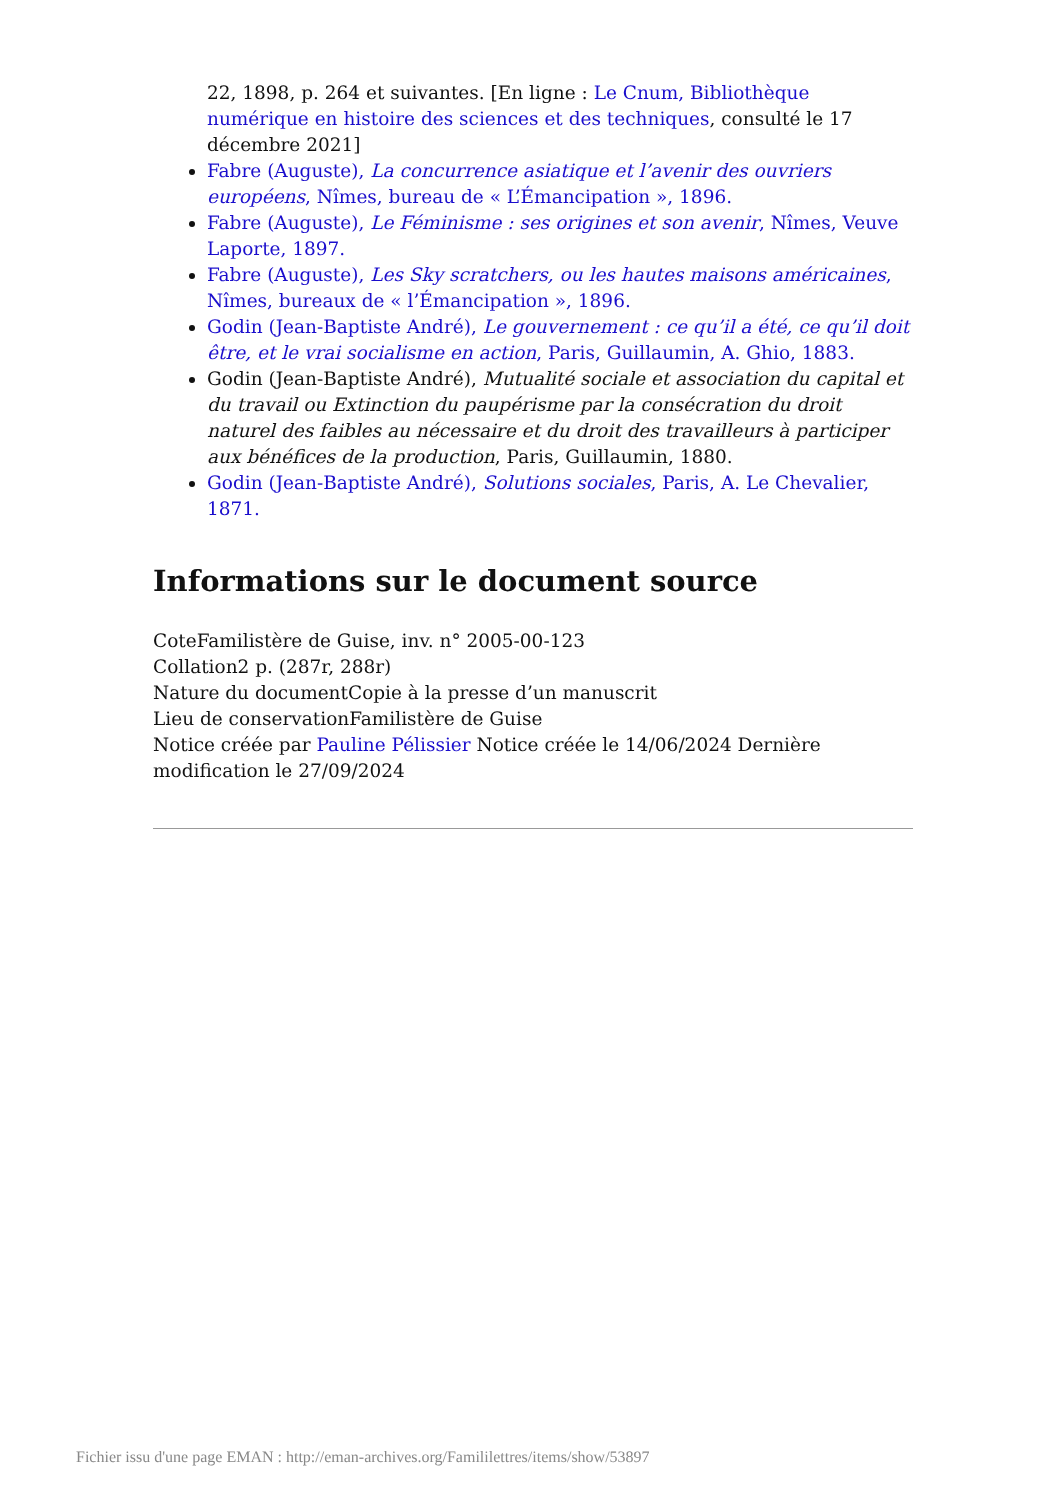22, 1898, p. 264 et suivantes. [En ligne : Le Cnum, Bibliothèque numérique en histoire des sciences et des techniques, consulté le 17 décembre 2021]
Fabre (Auguste), La concurrence asiatique et l’avenir des ouvriers européens, Nîmes, bureau de « L’Émancipation », 1896.
Fabre (Auguste), Le Féminisme : ses origines et son avenir, Nîmes, Veuve Laporte, 1897.
Fabre (Auguste), Les Sky scratchers, ou les hautes maisons américaines, Nîmes, bureaux de « l’Émancipation », 1896.
Godin (Jean-Baptiste André), Le gouvernement : ce qu’il a été, ce qu’il doit être, et le vrai socialisme en action, Paris, Guillaumin, A. Ghio, 1883.
Godin (Jean-Baptiste André), Mutualité sociale et association du capital et du travail ou Extinction du paupérisme par la consécration du droit naturel des faibles au nécessaire et du droit des travailleurs à participer aux bénéfices de la production, Paris, Guillaumin, 1880.
Godin (Jean-Baptiste André), Solutions sociales, Paris, A. Le Chevalier, 1871.
Informations sur le document source
CoteFamilistère de Guise, inv. n° 2005-00-123
Collation2 p. (287r, 288r)
Nature du documentCopie à la presse d’un manuscrit
Lieu de conservationFamilistère de Guise
Notice créée par Pauline Pélissier Notice créée le 14/06/2024 Dernière modification le 27/09/2024
Fichier issu d'une page EMAN : http://eman-archives.org/Famililettres/items/show/53897